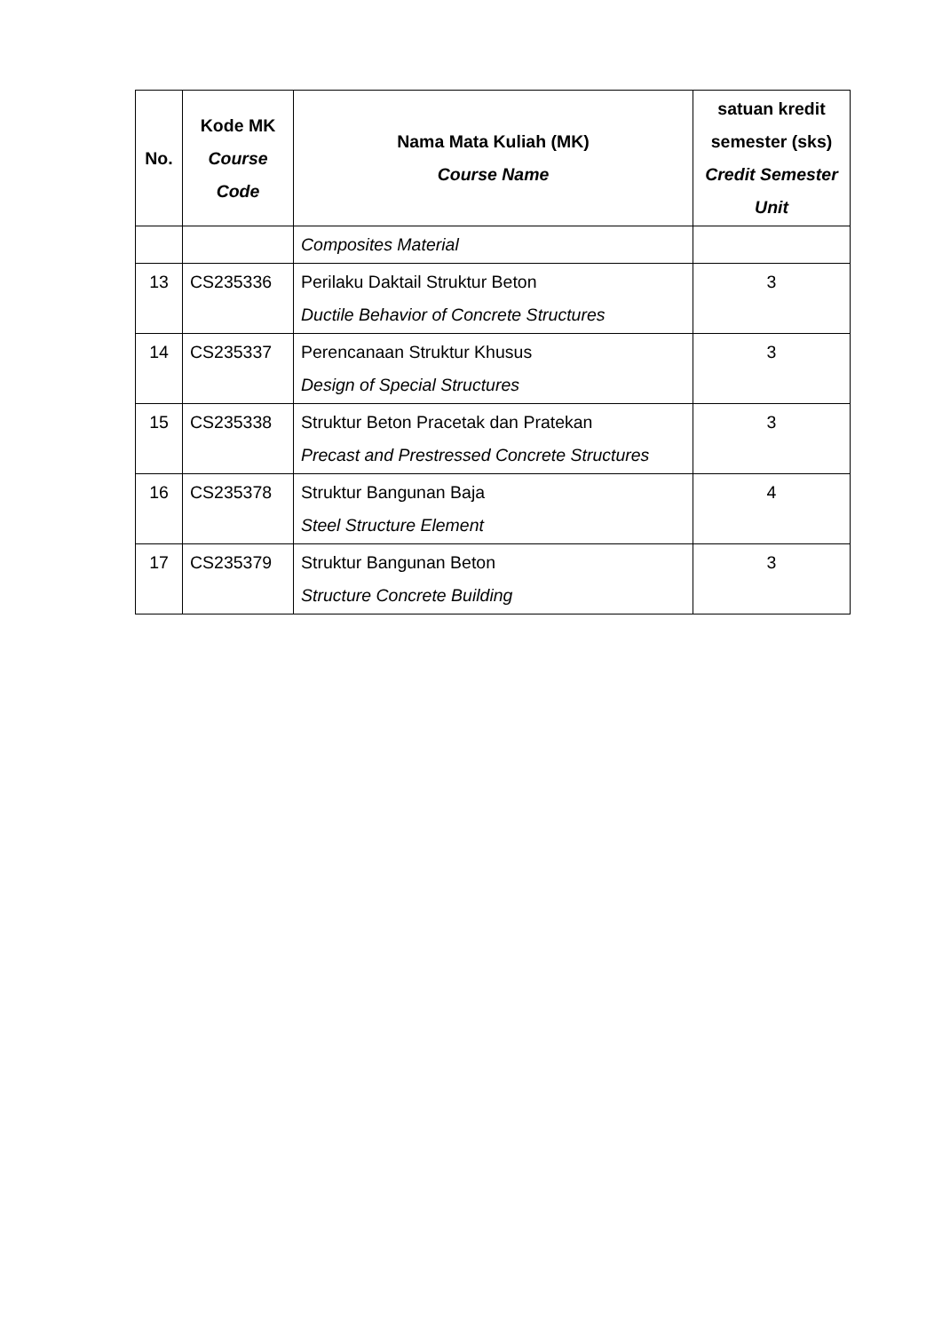| No. | Kode MK Course Code | Nama Mata Kuliah (MK) Course Name | satuan kredit semester (sks) Credit Semester Unit |
| --- | --- | --- | --- |
| | | Composites Material | |
| 13 | CS235336 | Perilaku Daktail Struktur Beton Ductile Behavior of Concrete Structures | 3 |
| 14 | CS235337 | Perencanaan Struktur Khusus Design of Special Structures | 3 |
| 15 | CS235338 | Struktur Beton Pracetak dan Pratekan Precast and Prestressed Concrete Structures | 3 |
| 16 | CS235378 | Struktur Bangunan Baja Steel Structure Element | 4 |
| 17 | CS235379 | Struktur Bangunan Beton Structure Concrete Building | 3 |